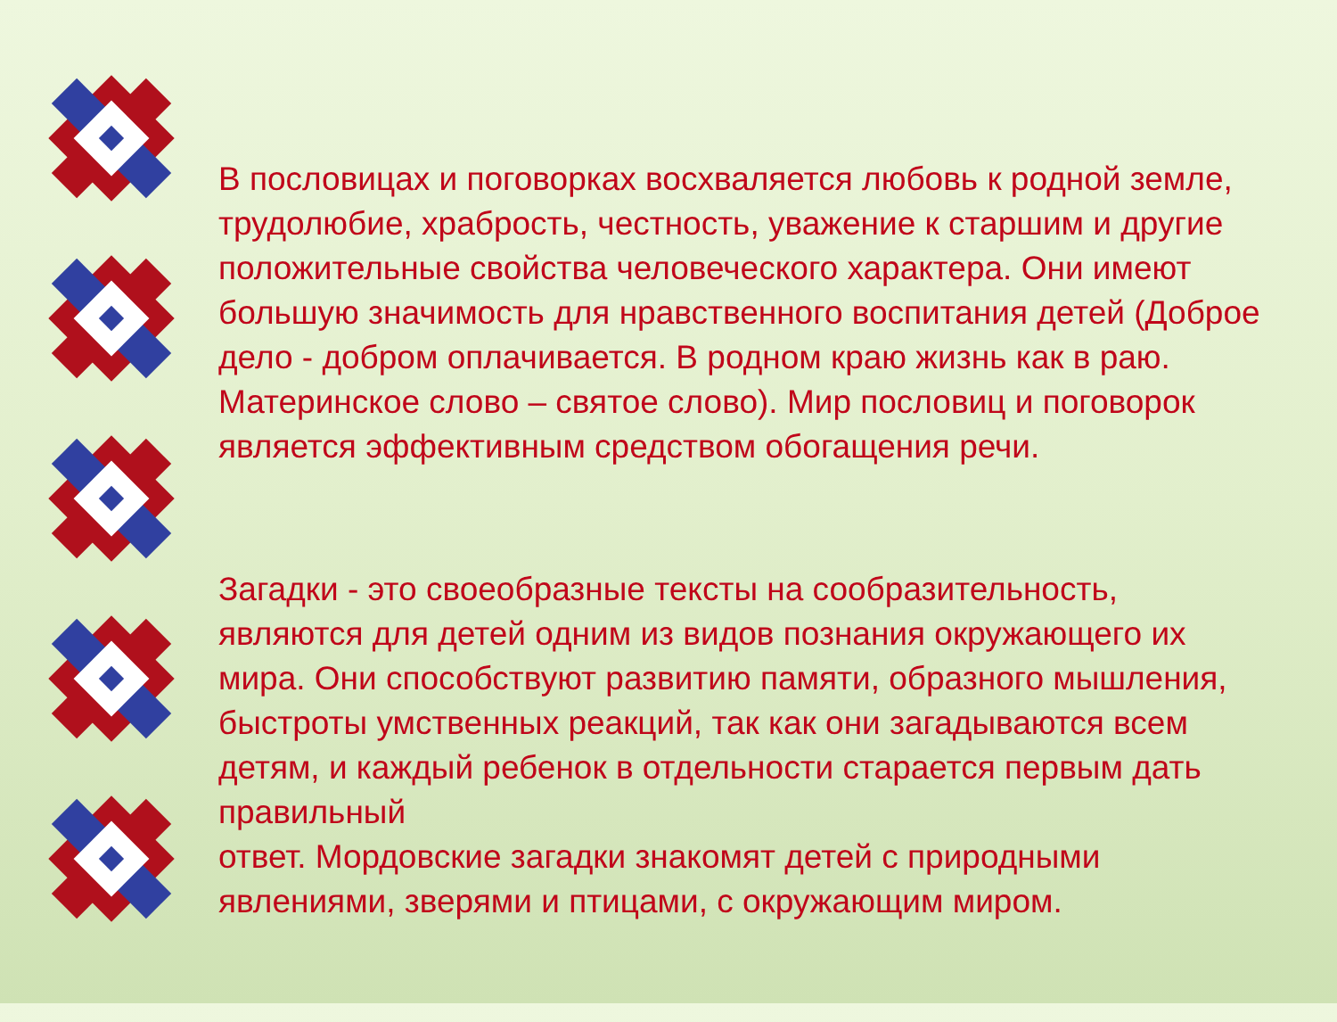В пословицах и поговорках восхваляется любовь к родной земле, трудолюбие, храбрость, честность, уважение к старшим и другие положительные свойства человеческого характера. Они имеют большую значимость для нравственного воспитания детей (Доброе дело - добром оплачивается. В родном краю жизнь как в раю. Материнское слово – святое слово). Мир пословиц и поговорок является эффективным средством обогащения речи.
Загадки - это своеобразные тексты на сообразительность, являются для детей одним из видов познания окружающего их мира. Они способствуют развитию памяти, образного мышления, быстроты умственных реакций, так как они загадываются всем детям, и каждый ребенок в отдельности старается первым дать правильный
ответ. Мордовские загадки знакомят детей с природными явлениями, зверями и птицами, с окружающим миром.